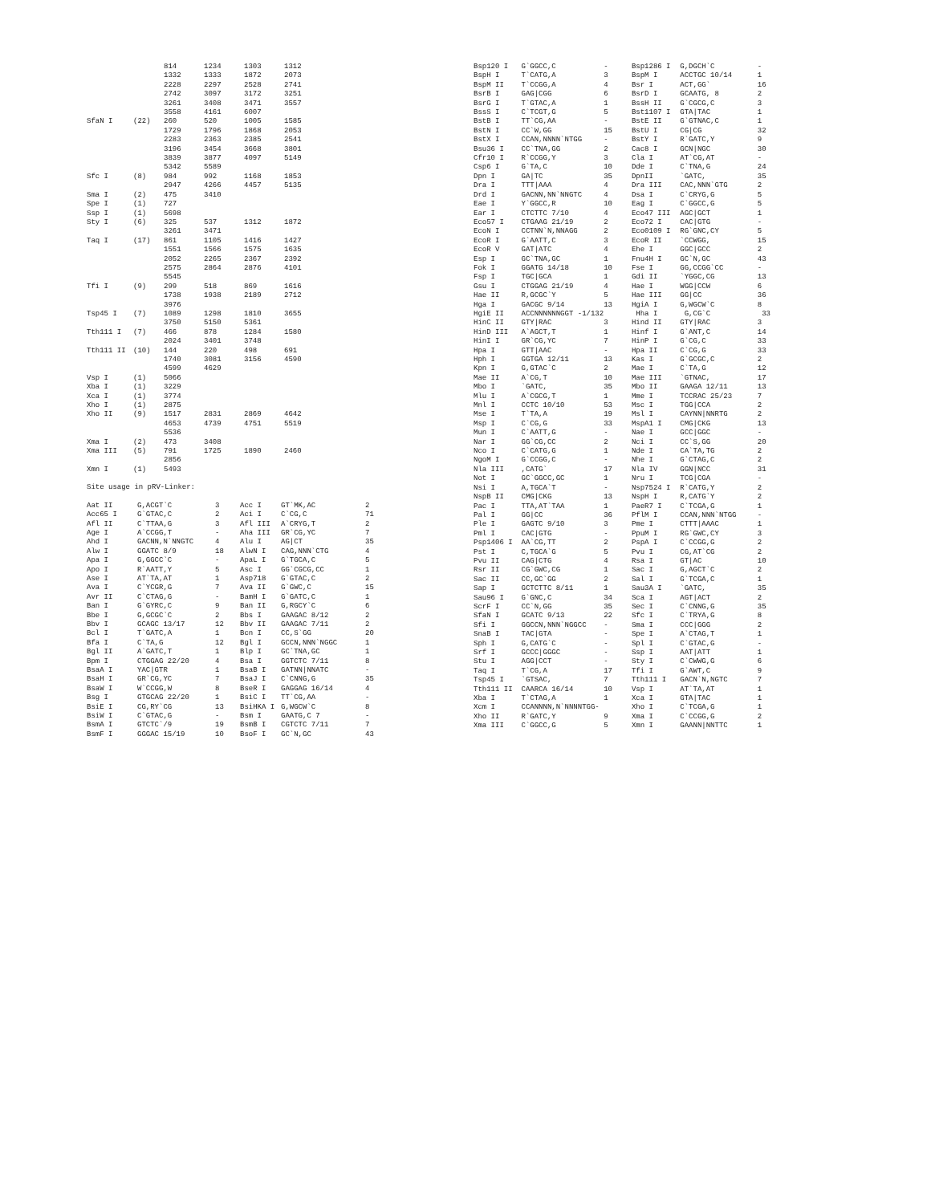| | | 814 | 1234 | 1303 | 1312 |
| | | 1332 | 1333 | 1872 | 2073 |
| | | 2228 | 2297 | 2528 | 2741 |
| | | 2742 | 3097 | 3172 | 3251 |
| | | 3261 | 3408 | 3471 | 3557 |
| | | 3558 | 4161 | 6007 | |
| SfaN I | (22) | 260 | 520 | 1005 | 1585 |
| | | 1729 | 1796 | 1868 | 2053 |
| | | 2283 | 2363 | 2385 | 2541 |
| | | 3196 | 3454 | 3668 | 3801 |
| | | 3839 | 3877 | 4097 | 5149 |
| | | 5342 | 5589 | | |
| Sfc I | (8) | 984 | 992 | 1168 | 1853 |
| | | 2947 | 4266 | 4457 | 5135 |
| Sma I | (2) | 475 | 3410 | | |
| Spe I | (1) | 727 | | | |
| Ssp I | (1) | 5698 | | | |
| Sty I | (6) | 325 | 537 | 1312 | 1872 |
| | | 3261 | 3471 | | |
| Taq I | (17) | 861 | 1105 | 1416 | 1427 |
| | | 1551 | 1566 | 1575 | 1635 |
| | | 2052 | 2265 | 2367 | 2392 |
| | | 2575 | 2864 | 2876 | 4101 |
| | | 5545 | | | |
| Tfi I | (9) | 299 | 518 | 869 | 1616 |
| | | 1738 | 1938 | 2189 | 2712 |
| | | 3976 | | | |
| Tsp45 I | (7) | 1089 | 1298 | 1810 | 3655 |
| | | 3750 | 5150 | 5361 | |
| Tth111 I | (7) | 466 | 878 | 1284 | 1580 |
| | | 2024 | 3401 | 3748 | |
| Tth111 II | (10) | 144 | 220 | 498 | 691 |
| | | 1740 | 3081 | 3156 | 4590 |
| | | 4599 | 4629 | | |
| Vsp I | (1) | 5066 | | | |
| Xba I | (1) | 3229 | | | |
| Xca I | (1) | 3774 | | | |
| Xho I | (1) | 2875 | | | |
| Xho II | (9) | 1517 | 2831 | 2869 | 4642 |
| | | 4653 | 4739 | 4751 | 5519 |
| | | 5536 | | | |
| Xma I | (2) | 473 | 3408 | | |
| Xma III | (5) | 791 | 1725 | 1890 | 2460 |
| | | 2856 | | | |
| Xmn I | (1) | 5493 | | | |
Site usage in pRV-Linker:
| Aat II | G,ACGT`C | 3 | Acc I | GT`MK,AC | 2 |
| Acc65 I | G`GTAC,C | 2 | Aci I | C`CG,C | 71 |
| Afl II | C`TTAA,G | 3 | Afl III | A`CRYG,T | 2 |
| Age I | A`CCGG,T | - | Aha III | GR`CG,YC | 7 |
| Ahd I | GACNN,N`NNGTC | 4 | Alu I | AG/CT | 35 |
| Alw I | GGATC 8/9 | 18 | AlwN I | CAG,NNN`CTG | 4 |
| Apa I | G,GGCC`C | - | ApaL I | G`TGCA,C | 5 |
| Apo I | R`AATT,Y | 5 | Asc I | GG`CGCG,CC | 1 |
| Ase I | AT`TA,AT | 1 | Asp718 | G`GTAC,C | 2 |
| Ava I | C`YCGR,G | 7 | Ava II | G`GWC,C | 15 |
| Avr II | C`CTAG,G | - | BamH I | G`GATC,C | 1 |
| Ban I | G`GYRC,C | 9 | Ban II | G,RGCY`C | 6 |
| Bbe I | G,GCGC`C | 2 | Bbs I | GAAGAC 8/12 | 2 |
| Bbv I | GCAGC 13/17 | 12 | Bbv II | GAAGAC 7/11 | 2 |
| Bcl I | T`GATC,A | 1 | Bcn I | CC,S`GG | 20 |
| Bfa I | C`TA,G | 12 | Bgl I | GCCN,NNN`NGGC | 1 |
| Bgl II | A`GATC,T | 1 | Blp I | GC`TNA,GC | 1 |
| Bpm I | CTGGAG 22/20 | 4 | Bsa I | GGTCTC 7/11 | 8 |
| BsaA I | YAC/GTR | 1 | BsaB I | GATNN/NNATC | - |
| BsaH I | GR`CG,YC | 7 | BsaJ I | C`CNNG,G | 35 |
| BsaW I | W`CCGG,W | 8 | BseR I | GAGGAG 16/14 | 4 |
| Bsg I | GTGCAG 22/20 | 1 | BsiC I | TT`CG,AA | - |
| BsiE I | CG,RY`CG | 13 | BsiHKA I | G,WGCW`C | 8 |
| BsiW I | C`GTAC,G | - | Bsm I | GAATG,C 7 | - |
| BsmA I | GTCTC`/9 | 19 | BsmB I | CGTCTC 7/11 | 7 |
| BsmF I | GGGAC 15/19 | 10 | BsoF I | GC`N,GC | 43 |
| Bsp120 I | G`GGCC,C | - | Bsp1286 I | G,DGCH`C | - |
| BspH I | T`CATG,A | 3 | BspM I | ACCTGC 10/14 | 1 |
| BspM II | T`CCGG,A | 4 | Bsr I | ACT,GG` | 16 |
| BsrB I | GAG/CGG | 6 | BsrD I | GCAATG, 8 | 2 |
| BsrG I | T`GTAC,A | 1 | BssH II | G`CGCG,C | 3 |
| BssS I | C`TCGT,G | 5 | Bst1107 I | GTA/TAC | 1 |
| BstB I | TT`CG,AA | - | BstE II | G`GTNAC,C | 1 |
| BstN I | CC`W,GG | 15 | BstU I | CG/CG | 32 |
| BstX I | CCAN,NNNN`NTGG | - | BstY I | R`GATC,Y | 9 |
| Bsu36 I | CC`TNA,GG | 2 | Cac8 I | GCN/NGC | 30 |
| Cfr10 I | R`CCGG,Y | 3 | Cla I | AT`CG,AT | - |
| Csp6 I | G`TA,C | 10 | Dde I | C`TNA,G | 24 |
| Dpn I | GA/TC | 35 | DpnII | `GATC, | 35 |
| Dra I | TTT/AAA | 4 | Dra III | CAC,NNN`GTG | 2 |
| Drd I | GACNN,NN`NNGTC | 4 | Dsa I | C`CRYG,G | 5 |
| Eae I | Y`GGCC,R | 10 | Eag I | C`GGCC,G | 5 |
| Ear I | CTCTTC 7/10 | 4 | Eco47 III | AGC/GCT | 1 |
| Eco57 I | CTGAAG 21/19 | 2 | Eco72 I | CAC/GTG | - |
| EcoN I | CCTNN`N,NNAGG | 2 | Eco0109 I | RG`GNC,CY | 5 |
| EcoR I | G`AATT,C | 3 | EcoR II | `CCWGG, | 15 |
| EcoR V | GAT/ATC | 4 | Ehe I | GGC/GCC | 2 |
| Esp I | GC`TNA,GC | 1 | Fnu4H I | GC`N,GC | 43 |
| Fok I | GGATG 14/18 | 10 | Fse I | GG,CCGG`CC | - |
| Fsp I | TGC/GCA | 1 | Gdi II | `YGGC,CG | 13 |
| Gsu I | CTGGAG 21/19 | 4 | Hae I | WGG/CCW | 6 |
| Hae II | R,GCGC`Y | 5 | Hae III | GG/CC | 36 |
| Hga I | GACGC 9/14 | 13 | HgiA I | G,WGCW`C | 8 |
| HgiE II | ACCNNNNNNGGT -1/132 | | Hha I | G,CG`C | 33 |
| HinC II | GTY/RAC | 3 | Hind II | GTY/RAC | 3 |
| HinD III | A`AGCT,T | 1 | Hinf I | G`ANT,C | 14 |
| HinI I | GR`CG,YC | 7 | HinP I | G`CG,C | 33 |
| Hpa I | GTT/AAC | - | Hpa II | C`CG,G | 33 |
| Hph I | GGTGA 12/11 | 13 | Kas I | G`GCGC,C | 2 |
| Kpn I | G,GTAC`C | 2 | Mae I | C`TA,G | 12 |
| Mae II | A`CG,T | 10 | Mae III | `GTNAC, | 17 |
| Mbo I | `GATC, | 35 | Mbo II | GAAGA 12/11 | 13 |
| Mlu I | A`CGCG,T | 1 | Mme I | TCCRAC 25/23 | 7 |
| Mnl I | CCTC 10/10 | 53 | Msc I | TGG/CCA | 2 |
| Mse I | T`TA,A | 19 | Msl I | CAYNN/NNRTG | 2 |
| Msp I | C`CG,G | 33 | MspA1 I | CMG/CKG | 13 |
| Mun I | C`AATT,G | - | Nae I | GCC/GGC | - |
| Nar I | GG`CG,CC | 2 | Nci I | CC`S,GG | 20 |
| Nco I | C`CATG,G | 1 | Nde I | CA`TA,TG | 2 |
| NgoM I | G`CCGG,C | - | Nhe I | G`CTAG,C | 2 |
| Nla III | ,CATG` | 17 | Nla IV | GGN/NCC | 31 |
| Not I | GC`GGCC,GC | 1 | Nru I | TCG/CGA | - |
| Nsi I | A,TGCA`T | - | Nsp7524 I | R`CATG,Y | 2 |
| NspB II | CMG/CKG | 13 | NspH I | R,CATG`Y | 2 |
| Pac I | TTA,AT`TAA | 1 | PaeR7 I | C`TCGA,G | 1 |
| Pal I | GG/CC | 36 | PflM I | CCAN,NNN`NTGG | - |
| Ple I | GAGTC 9/10 | 3 | Pme I | CTTT/AAAC | 1 |
| Pml I | CAC/GTG | - | PpuM I | RG`GWC,CY | 3 |
| Psp1406 I | AA`CG,TT | 2 | PspA I | C`CCGG,G | 2 |
| Pst I | C,TGCA`G | 5 | Pvu I | CG,AT`CG | 2 |
| Pvu II | CAG/CTG | 4 | Rsa I | GT/AC | 10 |
| Rsr II | CG`GWC,CG | 1 | Sac I | G,AGCT`C | 2 |
| Sac II | CC,GC`GG | 2 | Sal I | G`TCGA,C | 1 |
| Sap I | GCTCTTC 8/11 | 1 | Sau3A I | `GATC, | 35 |
| Sau96 I | G`GNC,C | 34 | Sca I | AGT/ACT | 2 |
| ScrF I | CC`N,GG | 35 | Sec I | C`CNNG,G | 35 |
| SfaN I | GCATC 9/13 | 22 | Sfc I | C`TRYA,G | 8 |
| Sfi I | GGCCN,NNN`NGGCC | - | Sma I | CCC/GGG | 2 |
| SnaB I | TAC/GTA | - | Spe I | A`CTAG,T | 1 |
| Sph I | G,CATG`C | - | Spl I | C`GTAC,G | - |
| Srf I | GCCC/GGGC | - | Ssp I | AAT/ATT | 1 |
| Stu I | AGG/CCT | - | Sty I | C`CWWG,G | 6 |
| Taq I | T`CG,A | 17 | Tfi I | G`AWT,C | 9 |
| Tsp45 I | `GTSAC, | 7 | Tth111 I | GACN`N,NGTC | 7 |
| Tth111 II | CAARCA 16/14 | 10 | Vsp I | AT`TA,AT | 1 |
| Xba I | T`CTAG,A | 1 | Xca I | GTA/TAC | 1 |
| Xcm I | CCANNNN,N`NNNNTGG- | | Xho I | C`TCGA,G | 1 |
| Xho II | R`GATC,Y | 9 | Xma I | C`CCGG,G | 2 |
| Xma III | C`GGCC,G | 5 | Xmn I | GAANN/NNTTC | 1 |